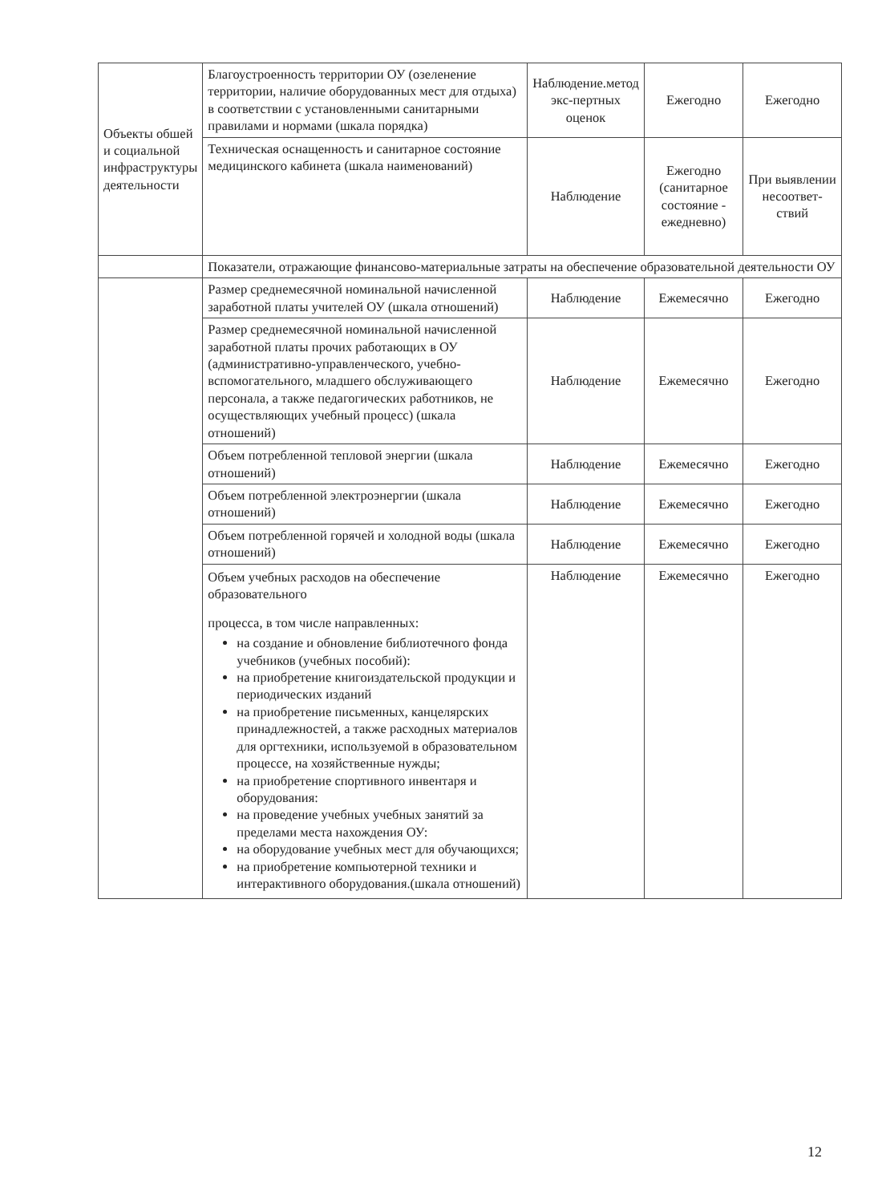| Объекты обшей и социальной инфраструктуры деятельности | Благоустроенность территории ОУ (озеленение территории, наличие оборудованных мест для отдыха) в соответствии с установленными санитарными правилами и нормами (шкала порядка) | Наблюдение.метод экс-пертных оценок | Ежегодно | Ежегодно |
| | Техническая оснащенность и санитарное состояние медицинского кабинета (шкала наименований) | Наблюдение | Ежегодно (санитарное состояние - ежедневно) | При выявлении несоответ-ствий |
| | Показатели, отражающие финансово-материальные затраты на обеспечение образовательной деятельности ОУ | | | |
| | Размер среднемесячной номинальной начисленной заработной платы учителей ОУ (шкала отношений) | Наблюдение | Ежемесячно | Ежегодно |
| | Размер среднемесячной номинальной начисленной заработной платы прочих работающих в ОУ (административно-управленческого, учебно-вспомогательного, младшего обслуживающего персонала, а также педагогических работников, не осуществляющих учебный процесс) (шкала отношений) | Наблюдение | Ежемесячно | Ежегодно |
| | Объем потребленной тепловой энергии (шкала отношений) | Наблюдение | Ежемесячно | Ежегодно |
| | Объем потребленной электроэнергии (шкала отношений) | Наблюдение | Ежемесячно | Ежегодно |
| | Объем потребленной горячей и холодной воды (шкала отношений) | Наблюдение | Ежемесячно | Ежегодно |
| | Объем учебных расходов на обеспечение образовательного процесса, в том числе направленных: на создание и обновление библиотечного фонда учебников (учебных пособий): на приобретение книгоиздательской продукции и периодических изданий на приобретение письменных, канцелярских принадлежностей, а также расходных материалов для оргтехники, используемой в образовательном процессе, на хозяйственные нужды; на приобретение спортивного инвентаря и оборудования: на проведение учебных учебных занятий за пределами места нахождения ОУ: на оборудование учебных мест для обучающихся; на приобретение компьютерной техники и интерактивного оборудования.(шкала отношений) | Наблюдение | Ежемесячно | Ежегодно |
12